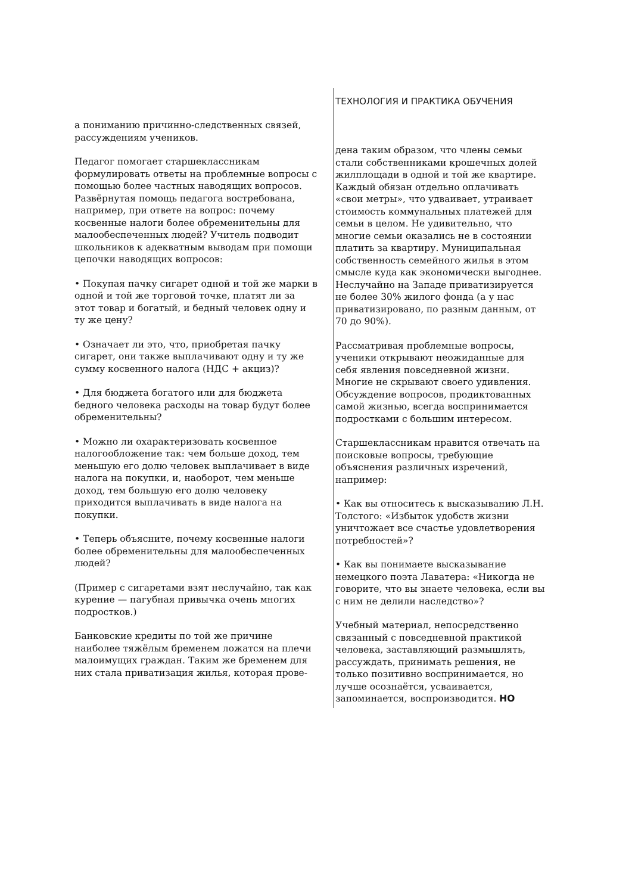ТЕХНОЛОГИЯ И ПРАКТИКА ОБУЧЕНИЯ
а пониманию причинно-следственных связей, рассуждениям учеников.
Педагог помогает старшеклассникам формулировать ответы на проблемные вопросы с помощью более частных наводящих вопросов. Развёрнутая помощь педагога востребована, например, при ответе на вопрос: почему косвенные налоги более обременительны для малообеспеченных людей? Учитель подводит школьников к адекватным выводам при помощи цепочки наводящих вопросов:
• Покупая пачку сигарет одной и той же марки в одной и той же торговой точке, платят ли за этот товар и богатый, и бедный человек одну и ту же цену?
• Означает ли это, что, приобретая пачку сигарет, они также выплачивают одну и ту же сумму косвенного налога (НДС + акциз)?
• Для бюджета богатого или для бюджета бедного человека расходы на товар будут более обременительны?
• Можно ли охарактеризовать косвенное налогообложение так: чем больше доход, тем меньшую его долю человек выплачивает в виде налога на покупки, и, наоборот, чем меньше доход, тем большую его долю человеку приходится выплачивать в виде налога на покупки.
• Теперь объясните, почему косвенные налоги более обременительны для малообеспеченных людей?
(Пример с сигаретами взят неслучайно, так как курение — пагубная привычка очень многих подростков.)
Банковские кредиты по той же причине наиболее тяжёлым бременем ложатся на плечи малоимущих граждан. Таким же бременем для них стала приватизация жилья, которая прове-
дена таким образом, что члены семьи стали собственниками крошечных долей жилплощади в одной и той же квартире. Каждый обязан отдельно оплачивать «свои метры», что удваивает, утраивает стоимость коммунальных платежей для семьи в целом. Не удивительно, что многие семьи оказались не в состоянии платить за квартиру. Муниципальная собственность семейного жилья в этом смысле куда как экономически выгоднее. Неслучайно на Западе приватизируется не более 30% жилого фонда (а у нас приватизировано, по разным данным, от 70 до 90%).
Рассматривая проблемные вопросы, ученики открывают неожиданные для себя явления повседневной жизни. Многие не скрывают своего удивления. Обсуждение вопросов, продиктованных самой жизнью, всегда воспринимается подростками с большим интересом.
Старшеклассникам нравится отвечать на поисковые вопросы, требующие объяснения различных изречений, например:
• Как вы относитесь к высказыванию Л.Н. Толстого: «Избыток удобств жизни уничтожает все счастье удовлетворения потребностей»?
• Как вы понимаете высказывание немецкого поэта Лаватера: «Никогда не говорите, что вы знаете человека, если вы с ним не делили наследство»?
Учебный материал, непосредственно связанный с повседневной практикой человека, заставляющий размышлять, рассуждать, принимать решения, не только позитивно воспринимается, но лучше осознаётся, усваивается, запоминается, воспроизводится. НО